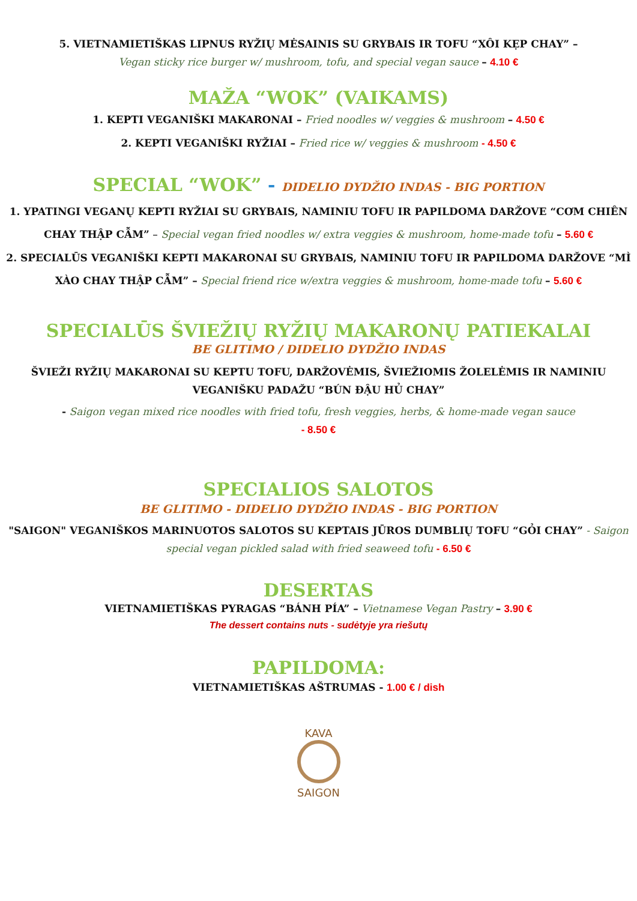5. VIETNAMIETIŠKAS LIPNUS RYŽIŲ MĖSAINIS SU GRYBAIS IR TOFU “XÔI KẸP CHAY” –
Vegan sticky rice burger w/ mushroom, tofu, and special vegan sauce – 4.10 €
MAŽA “WOK” (VAIKAMS)
1. KEPTI VEGANIŠKI MAKARONAI – Fried noodles w/ veggies & mushroom – 4.50 €
2. KEPTI VEGANIŠKI RYŽIAI – Fried rice w/ veggies & mushroom - 4.50 €
SPECIAL “WOK” - DIDELIO DYDŽIO INDAS - BIG PORTION
1. YPATINGI VEGANŲ KEPTI RYŽIAI SU GRYBAIS, NAMINIU TOFU IR PAPILDOMA DARŽOVE “CƠM CHIÊN CHAY THẬP CẪM” – Special vegan fried noodles w/ extra veggies & mushroom, home-made tofu – 5.60 €
2. SPECIALŪS VEGANIŠKI KEPTI MAKARONAI SU GRYBAIS, NAMINIU TOFU IR PAPILDOMA DARŽOVE “MÌ XÀO CHAY THẬP CẪM” – Special friend rice w/extra veggies & mushroom, home-made tofu – 5.60 €
SPECIALŪS ŠVIEŽIŲ RYŽIŲ MAKARONŲ PATIEKALAI
BE GLITIMO / DIDELIO DYDŽIO INDAS
ŠVIEŽI RYŽIŲ MAKARONAI SU KEPTU TOFU, DARŽOVĖMIS, ŠVIEŽIOMIS ŽOLELĖMIS IR NAMINIU VEGANIŠKU PADAŽU “BÚN ĐẬU HỦ CHAY”
- Saigon vegan mixed rice noodles with fried tofu, fresh veggies, herbs, & home-made vegan sauce
- 8.50 €
SPECIALIOS SALOTOS
BE GLITIMO - DIDELIO DYDŽIO INDAS - BIG PORTION
"SAIGON" VEGANIŠKOS MARINUOTOS SALOTOS SU KEPTAIS JŪROS DUMBLIŲ TOFU “GỎI CHAY” - Saigon special vegan pickled salad with fried seaweed tofu - 6.50 €
DESERTAS
VIETNAMIETIŠKAS PYRAGAS “BÁNH PÍA” – Vietnamese Vegan Pastry – 3.90 €
The dessert contains nuts - sudėtyje yra riešutų
PAPILDOMA:
VIETNAMIETIŠKAS AŠTRUMAS - 1.00 € / dish
KAVA
SAIGON